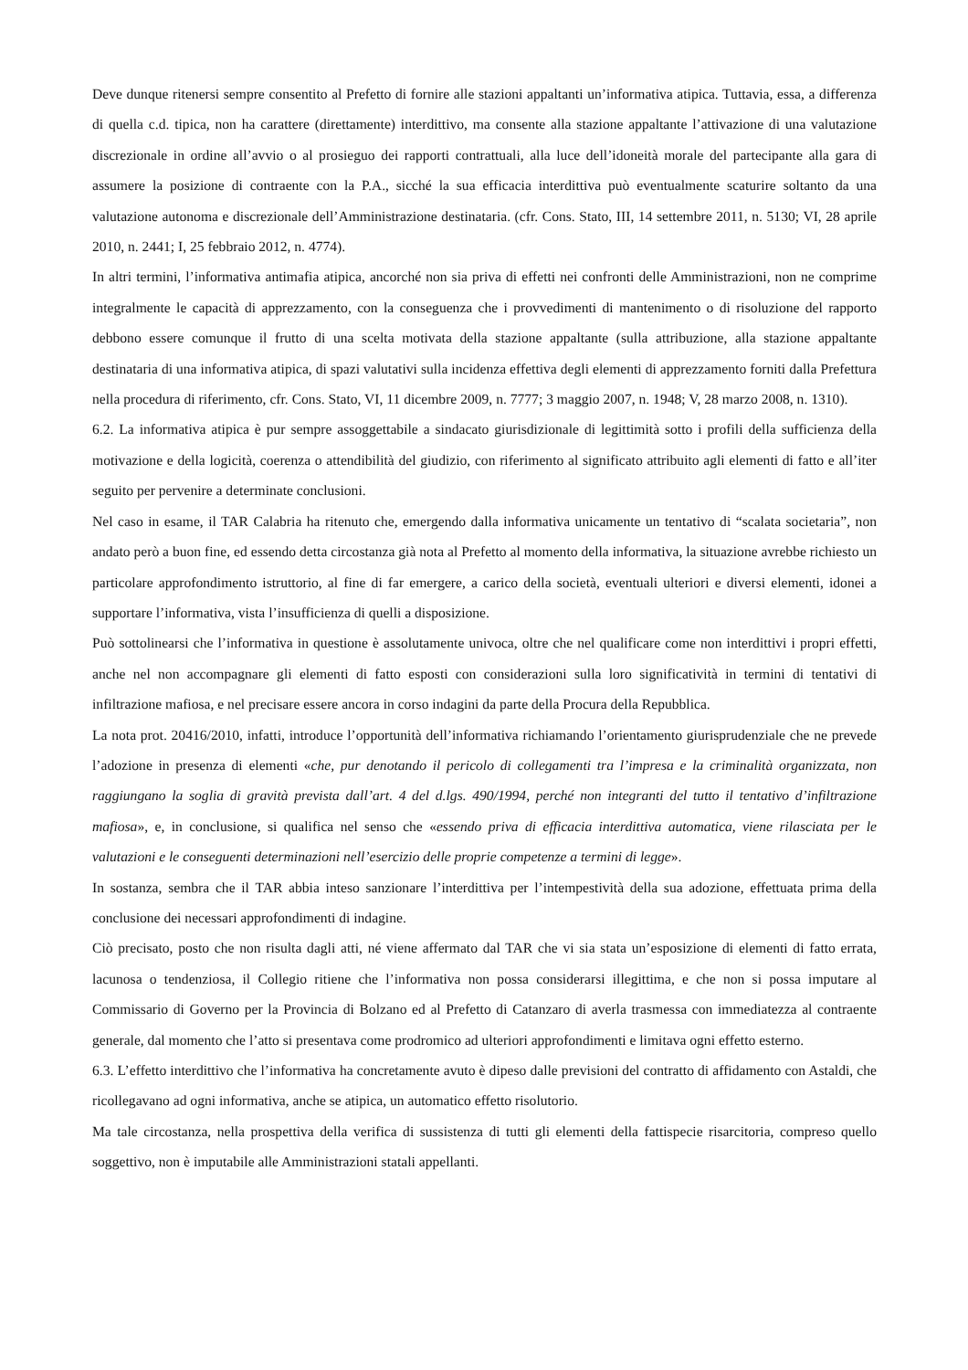Deve dunque ritenersi sempre consentito al Prefetto di fornire alle stazioni appaltanti un’informativa atipica. Tuttavia, essa, a differenza di quella c.d. tipica, non ha carattere (direttamente) interdittivo, ma consente alla stazione appaltante l’attivazione di una valutazione discrezionale in ordine all’avvio o al prosieguo dei rapporti contrattuali, alla luce dell’idoneità morale del partecipante alla gara di assumere la posizione di contraente con la P.A., sicché la sua efficacia interdittiva può eventualmente scaturire soltanto da una valutazione autonoma e discrezionale dell’Amministrazione destinataria. (cfr. Cons. Stato, III, 14 settembre 2011, n. 5130; VI, 28 aprile 2010, n. 2441; I, 25 febbraio 2012, n. 4774).
In altri termini, l’informativa antimafia atipica, ancorché non sia priva di effetti nei confronti delle Amministrazioni, non ne comprime integralmente le capacità di apprezzamento, con la conseguenza che i provvedimenti di mantenimento o di risoluzione del rapporto debbono essere comunque il frutto di una scelta motivata della stazione appaltante (sulla attribuzione, alla stazione appaltante destinataria di una informativa atipica, di spazi valutativi sulla incidenza effettiva degli elementi di apprezzamento forniti dalla Prefettura nella procedura di riferimento, cfr. Cons. Stato, VI, 11 dicembre 2009, n. 7777; 3 maggio 2007, n. 1948; V, 28 marzo 2008, n. 1310).
6.2. La informativa atipica è pur sempre assoggettabile a sindacato giurisdizionale di legittimità sotto i profili della sufficienza della motivazione e della logicità, coerenza o attendibilità del giudizio, con riferimento al significato attribuito agli elementi di fatto e all’iter seguito per pervenire a determinate conclusioni.
Nel caso in esame, il TAR Calabria ha ritenuto che, emergendo dalla informativa unicamente un tentativo di “scalata societaria”, non andato però a buon fine, ed essendo detta circostanza già nota al Prefetto al momento della informativa, la situazione avrebbe richiesto un particolare approfondimento istruttorio, al fine di far emergere, a carico della società, eventuali ulteriori e diversi elementi, idonei a supportare l’informativa, vista l’insufficienza di quelli a disposizione.
Può sottolinearsi che l’informativa in questione è assolutamente univoca, oltre che nel qualificare come non interdittivi i propri effetti, anche nel non accompagnare gli elementi di fatto esposti con considerazioni sulla loro significatività in termini di tentativi di infiltrazione mafiosa, e nel precisare essere ancora in corso indagini da parte della Procura della Repubblica.
La nota prot. 20416/2010, infatti, introduce l’opportunità dell’informativa richiamando l’orientamento giurisprudenziale che ne prevede l’adozione in presenza di elementi «che, pur denotando il pericolo di collegamenti tra l’impresa e la criminalità organizzata, non raggiungano la soglia di gravità prevista dall’art. 4 del d.lgs. 490/1994, perché non integranti del tutto il tentativo d’infiltrazione mafiosa», e, in conclusione, si qualifica nel senso che «essendo priva di efficacia interdittiva automatica, viene rilasciata per le valutazioni e le conseguenti determinazioni nell’esercizio delle proprie competenze a termini di legge».
In sostanza, sembra che il TAR abbia inteso sanzionare l’interdittiva per l’intempestività della sua adozione, effettuata prima della conclusione dei necessari approfondimenti di indagine.
Ciò precisato, posto che non risulta dagli atti, né viene affermato dal TAR che vi sia stata un’esposizione di elementi di fatto errata, lacunosa o tendenziosa, il Collegio ritiene che l’informativa non possa considerarsi illegittima, e che non si possa imputare al Commissario di Governo per la Provincia di Bolzano ed al Prefetto di Catanzaro di averla trasmessa con immediatezza al contraente generale, dal momento che l’atto si presentava come prodromico ad ulteriori approfondimenti e limitava ogni effetto esterno.
6.3. L’effetto interdittivo che l’informativa ha concretamente avuto è dipeso dalle previsioni del contratto di affidamento con Astaldi, che ricollegavano ad ogni informativa, anche se atipica, un automatico effetto risolutorio.
Ma tale circostanza, nella prospettiva della verifica di sussistenza di tutti gli elementi della fattispecie risarcitoria, compreso quello soggettivo, non è imputabile alle Amministrazioni statali appellanti.